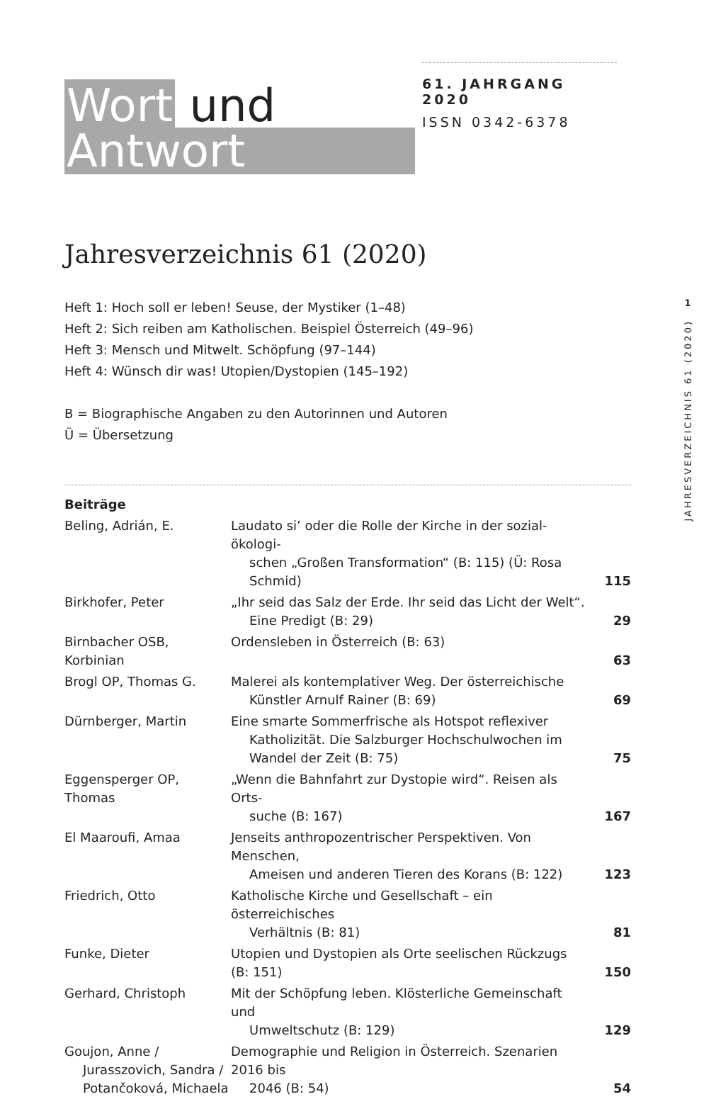Wort und
Antwort
61. JAHRGANG 2020
ISSN 0342-6378
Jahresverzeichnis 61 (2020)
Heft 1: Hoch soll er leben! Seuse, der Mystiker (1–48)
Heft 2: Sich reiben am Katholischen. Beispiel Österreich (49–96)
Heft 3: Mensch und Mitwelt. Schöpfung (97–144)
Heft 4: Wünsch dir was! Utopien/Dystopien (145–192)
B = Biographische Angaben zu den Autorinnen und Autoren
Ü = Übersetzung
1
JAHRESVERZEICHNIS 61 (2020)
| Beiträge | | |
| Beling, Adrián, E. | Laudato si’ oder die Rolle der Kirche in der sozial-ökologi- schen „Großen Transformation“ (B: 115) (Ü: Rosa Schmid) | 115 |
| Birkhofer, Peter | „Ihr seid das Salz der Erde. Ihr seid das Licht der Welt“. Eine Predigt (B: 29) | 29 |
| Birnbacher OSB, Korbinian | Ordensleben in Österreich (B: 63) | 63 |
| Brogl OP, Thomas G. | Malerei als kontemplativer Weg. Der österreichische Künstler Arnulf Rainer (B: 69) | 69 |
| Dürnberger, Martin | Eine smarte Sommerfrische als Hotspot reflexiver Katholizität. Die Salzburger Hochschulwochen im Wandel der Zeit (B: 75) | 75 |
| Eggensperger OP, Thomas | „Wenn die Bahnfahrt zur Dystopie wird“. Reisen als Orts- suche (B: 167) | 167 |
| El Maaroufi, Amaa | Jenseits anthropozentrischer Perspektiven. Von Menschen, Ameisen und anderen Tieren des Korans (B: 122) | 123 |
| Friedrich, Otto | Katholische Kirche und Gesellschaft – ein österreichisches Verhältnis (B: 81) | 81 |
| Funke, Dieter | Utopien und Dystopien als Orte seelischen Rückzugs (B: 151) | 150 |
| Gerhard, Christoph | Mit der Schöpfung leben. Klösterliche Gemeinschaft und Umweltschutz (B: 129) | 129 |
| Goujon, Anne / Jurasszovich, Sandra / Potančoková, Michaela | Demographie und Religion in Österreich. Szenarien 2016 bis 2046 (B: 54) | 54 |